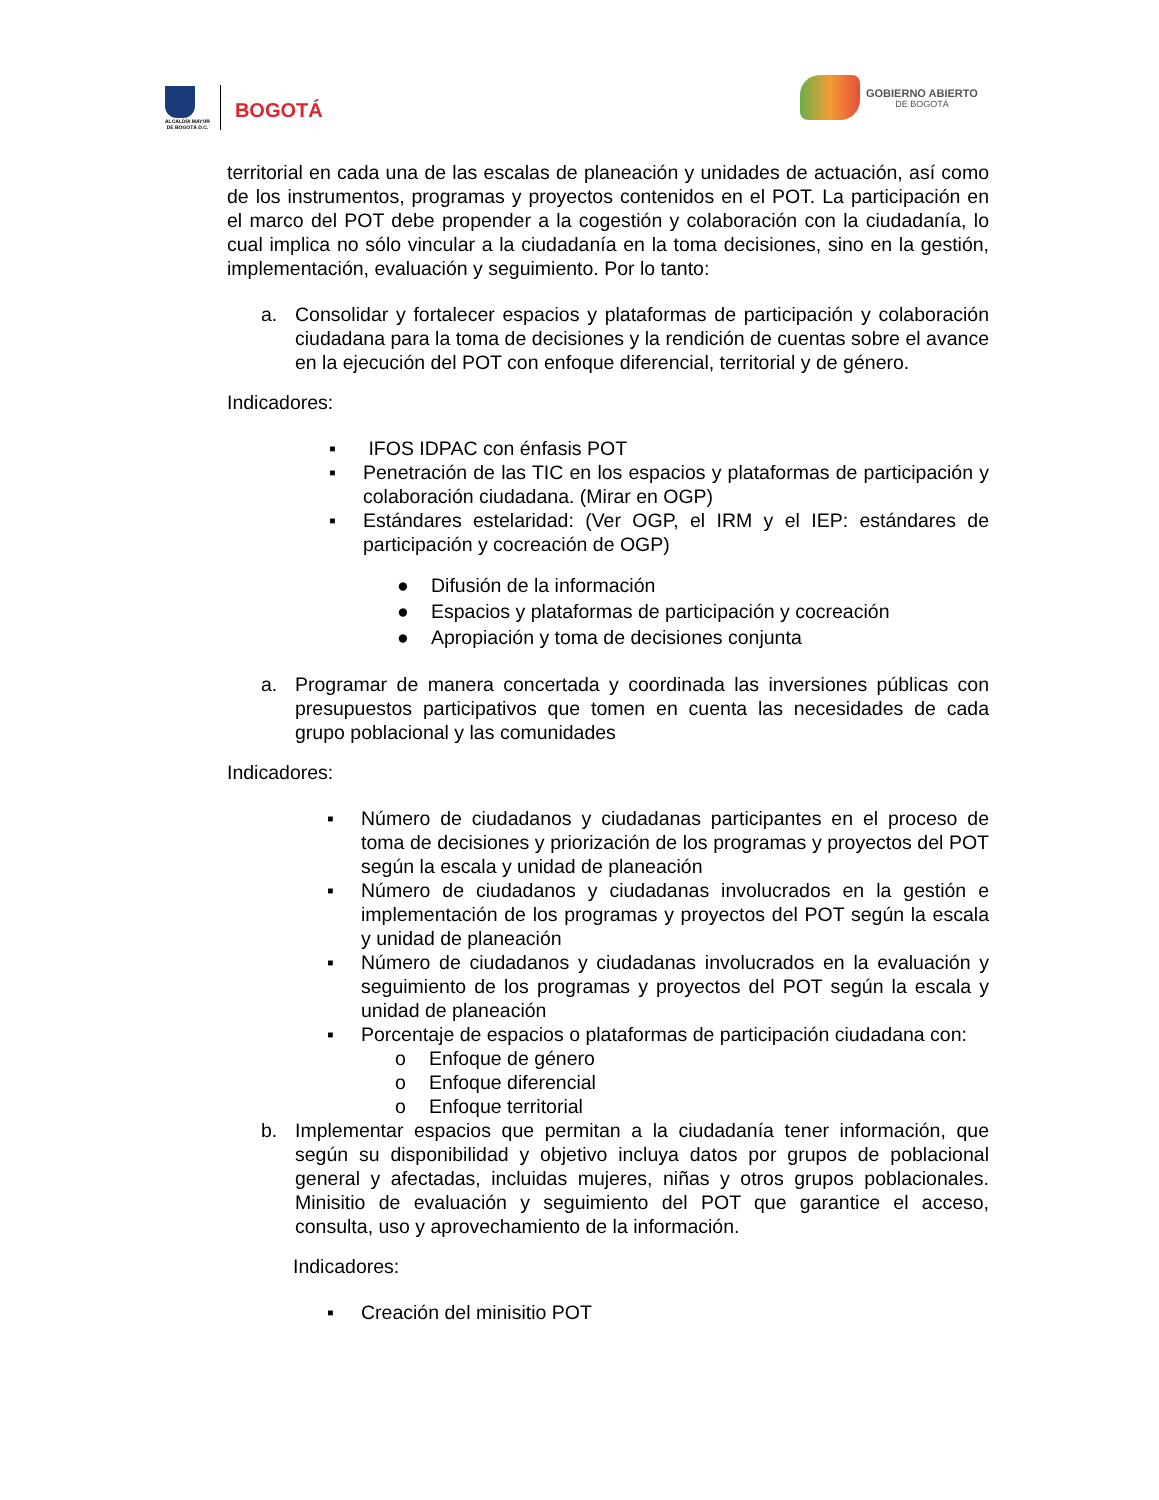ALCALDÍA MAYOR
DE BOGOTÁ D.C.
BOGOTÁ
GOBIERNO ABIERTO
DE BOGOTÁ
territorial en cada una de las escalas de planeación y unidades de actuación, así como de los instrumentos, programas y proyectos contenidos en el POT. La participación en el marco del POT debe propender a la cogestión y colaboración con la ciudadanía, lo cual implica no sólo vincular a la ciudadanía en la toma decisiones, sino en la gestión, implementación, evaluación y seguimiento. Por lo tanto:
a. Consolidar y fortalecer espacios y plataformas de participación y colaboración ciudadana para la toma de decisiones y la rendición de cuentas sobre el avance en la ejecución del POT con enfoque diferencial, territorial y de género.
Indicadores:
▪ IFOS IDPAC con énfasis POT
▪ Penetración de las TIC en los espacios y plataformas de participación y colaboración ciudadana. (Mirar en OGP)
▪ Estándares estelaridad: (Ver OGP, el IRM y el IEP: estándares de participación y cocreación de OGP)
● Difusión de la información
● Espacios y plataformas de participación y cocreación
● Apropiación y toma de decisiones conjunta
a. Programar de manera concertada y coordinada las inversiones públicas con presupuestos participativos que tomen en cuenta las necesidades de cada grupo poblacional y las comunidades
Indicadores:
▪ Número de ciudadanos y ciudadanas participantes en el proceso de toma de decisiones y priorización de los programas y proyectos del POT según la escala y unidad de planeación
▪ Número de ciudadanos y ciudadanas involucrados en la gestión e implementación de los programas y proyectos del POT según la escala y unidad de planeación
▪ Número de ciudadanos y ciudadanas involucrados en la evaluación y seguimiento de los programas y proyectos del POT según la escala y unidad de planeación
▪ Porcentaje de espacios o plataformas de participación ciudadana con:
o Enfoque de género
o Enfoque diferencial
o Enfoque territorial
b. Implementar espacios que permitan a la ciudadanía tener información, que según su disponibilidad y objetivo incluya datos por grupos de poblacional general y afectadas, incluidas mujeres, niñas y otros grupos poblacionales. Minisitio de evaluación y seguimiento del POT que garantice el acceso, consulta, uso y aprovechamiento de la información.
Indicadores:
▪ Creación del minisitio POT